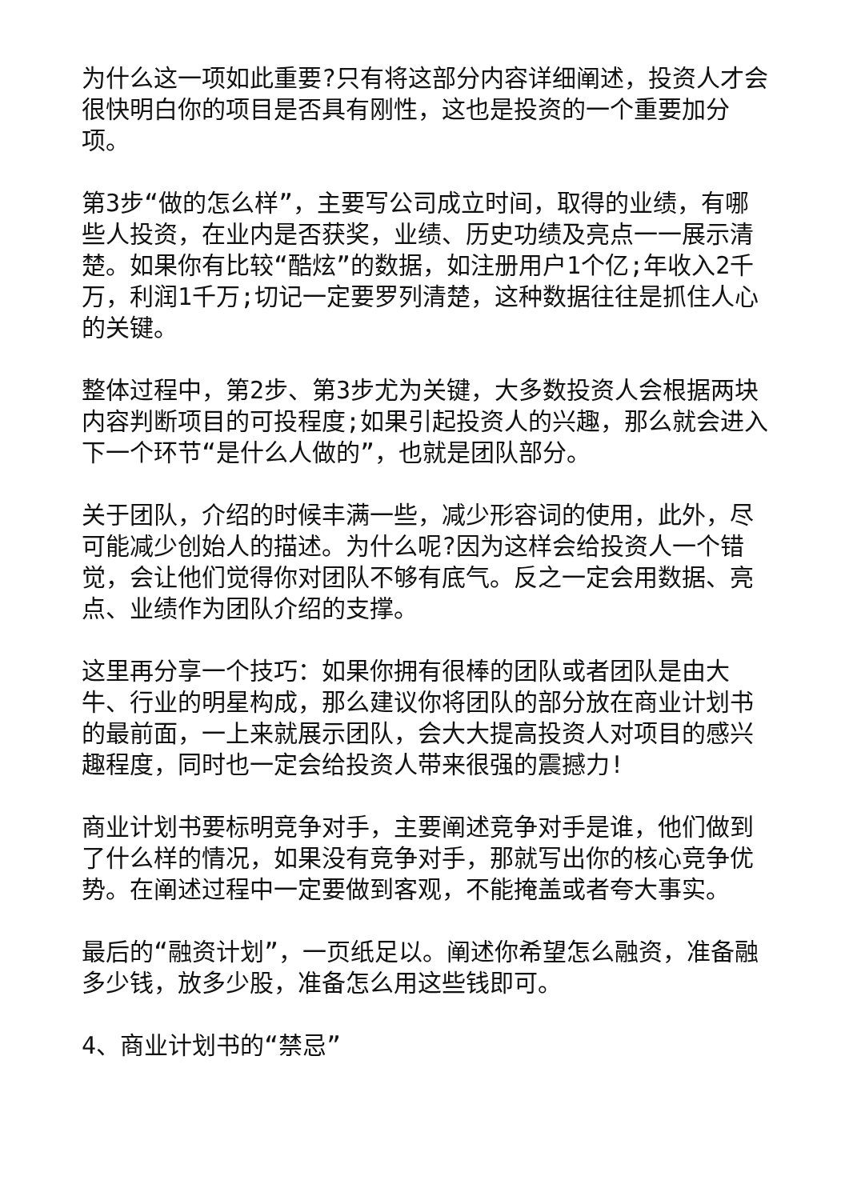为什么这一项如此重要?只有将这部分内容详细阐述，投资人才会很快明白你的项目是否具有刚性，这也是投资的一个重要加分项。
第3步“做的怎么样”，主要写公司成立时间，取得的业绩，有哪些人投资，在业内是否获奖，业绩、历史功绩及亮点一一展示清楚。如果你有比较“酷炫”的数据，如注册用户1个亿;年收入2千万，利润1千万;切记一定要罗列清楚，这种数据往往是抓住人心的关键。
整体过程中，第2步、第3步尤为关键，大多数投资人会根据两块内容判断项目的可投程度;如果引起投资人的兴趣，那么就会进入下一个环节“是什么人做的”，也就是团队部分。
关于团队，介绍的时候丰满一些，减少形容词的使用，此外，尽可能减少创始人的描述。为什么呢?因为这样会给投资人一个错觉，会让他们觉得你对团队不够有底气。反之一定会用数据、亮点、业绩作为团队介绍的支撑。
这里再分享一个技巧：如果你拥有很棒的团队或者团队是由大牛、行业的明星构成，那么建议你将团队的部分放在商业计划书的最前面，一上来就展示团队，会大大提高投资人对项目的感兴趣程度，同时也一定会给投资人带来很强的震撼力!
商业计划书要标明竞争对手，主要阐述竞争对手是谁，他们做到了什么样的情况，如果没有竞争对手，那就写出你的核心竞争优势。在阐述过程中一定要做到客观，不能掩盖或者夸大事实。
最后的“融资计划”，一页纸足以。阐述你希望怎么融资，准备融多少钱，放多少股，准备怎么用这些钱即可。
4、商业计划书的“禁忌”